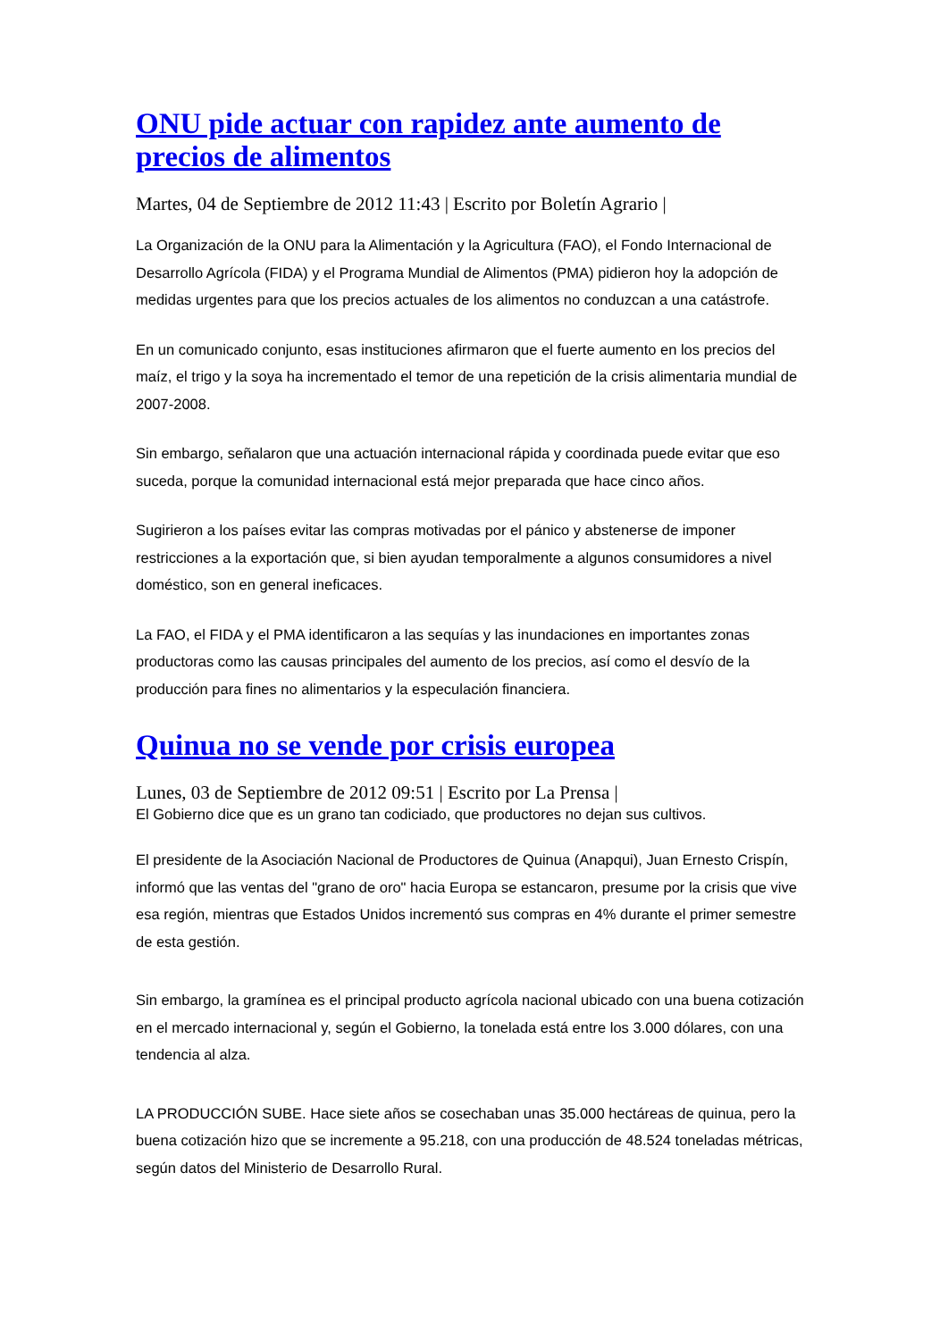ONU pide actuar con rapidez ante aumento de precios de alimentos
Martes, 04 de Septiembre de 2012 11:43 | Escrito por Boletín Agrario |
La Organización de la ONU para la Alimentación y la Agricultura (FAO), el Fondo Internacional de Desarrollo Agrícola (FIDA) y el Programa Mundial de Alimentos (PMA) pidieron hoy la adopción de medidas urgentes para que los precios actuales de los alimentos no conduzcan a una catástrofe.
En un comunicado conjunto, esas instituciones afirmaron que el fuerte aumento en los precios del maíz, el trigo y la soya ha incrementado el temor de una repetición de la crisis alimentaria mundial de 2007-2008.
Sin embargo, señalaron que una actuación internacional rápida y coordinada puede evitar que eso suceda, porque la comunidad internacional está mejor preparada que hace cinco años.
Sugirieron a los países evitar las compras motivadas por el pánico y abstenerse de imponer restricciones a la exportación que, si bien ayudan temporalmente a algunos consumidores a nivel doméstico, son en general ineficaces.
La FAO, el FIDA y el PMA identificaron a las sequías y las inundaciones en importantes zonas productoras como las causas principales del aumento de los precios, así como el desvío de la producción para fines no alimentarios y la especulación financiera.
Quinua no se vende por crisis europea
Lunes, 03 de Septiembre de 2012 09:51 | Escrito por La Prensa |
El Gobierno dice que es un grano tan codiciado, que productores no dejan sus cultivos.
El presidente de la Asociación Nacional de Productores de Quinua (Anapqui), Juan Ernesto Crispín, informó que las ventas del "grano de oro" hacia Europa se estancaron, presume por la crisis que vive esa región, mientras que Estados Unidos incrementó sus compras en 4% durante el primer semestre de esta gestión.
Sin embargo, la gramínea es el principal producto agrícola nacional ubicado con una buena cotización en el mercado internacional y, según el Gobierno, la tonelada está entre los 3.000 dólares, con una tendencia al alza.
LA PRODUCCIÓN SUBE. Hace siete años se cosechaban unas 35.000 hectáreas de quinua, pero la buena cotización hizo que se incremente a 95.218, con una producción de 48.524 toneladas métricas, según datos del Ministerio de Desarrollo Rural.